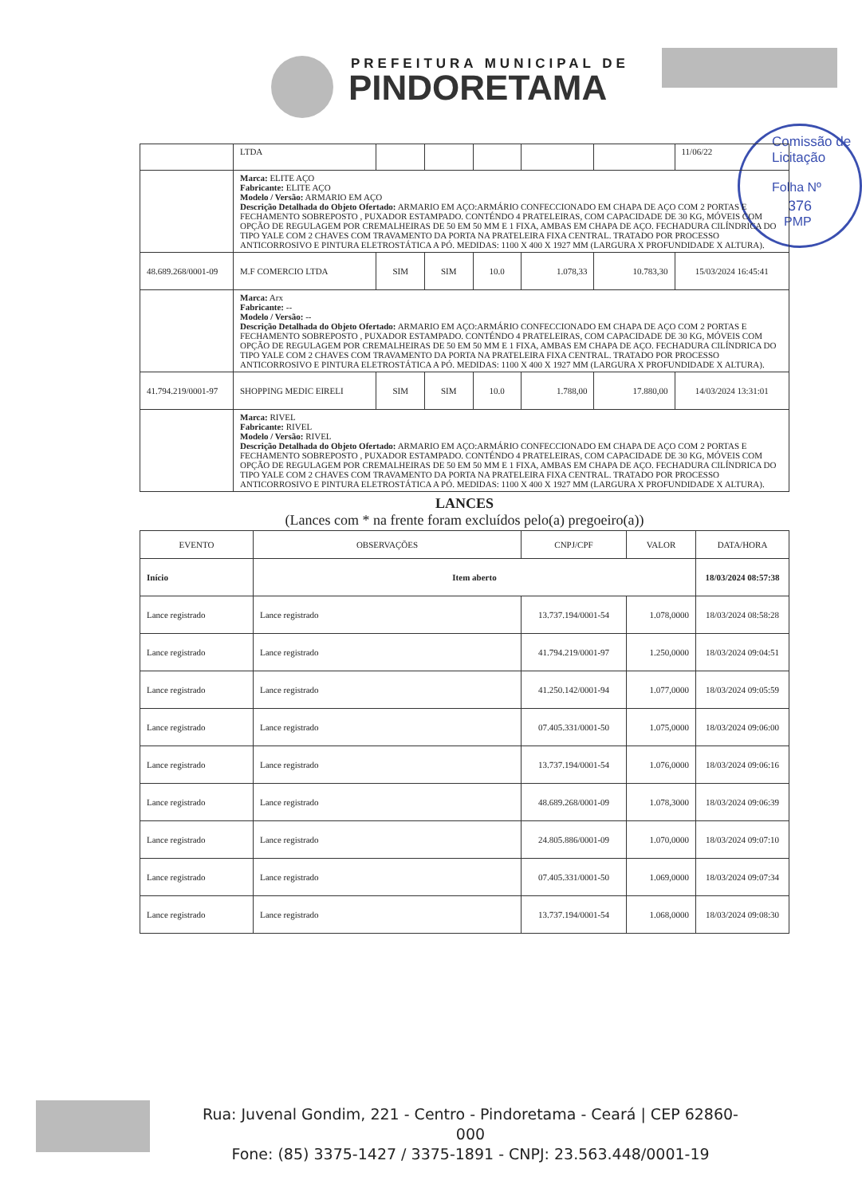PREFEITURA MUNICIPAL DE
PINDORETAMA
Comissão de Licitação
Folha Nº
376
PMP
| | LTDA | | | | | | 11/06/22 |
| | Marca: ELITE AÇO Fabricante: ELITE AÇO Modelo / Versão: ARMARIO EM AÇO Descrição Detalhada do Objeto Ofertado: ARMARIO EM AÇO:ARMÁRIO CONFECCIONADO EM CHAPA DE AÇO COM 2 PORTAS E FECHAMENTO SOBREPOSTO , PUXADOR ESTAMPADO. CONTÉNDO 4 PRATELEIRAS, COM CAPACIDADE DE 30 KG, MÓVEIS COM OPÇÃO DE REGULAGEM POR CREMALHEIRAS DE 50 EM 50 MM E 1 FIXA, AMBAS EM CHAPA DE AÇO. FECHADURA CILÍNDRICA DO TIPO YALE COM 2 CHAVES COM TRAVAMENTO DA PORTA NA PRATELEIRA FIXA CENTRAL. TRATADO POR PROCESSO ANTICORROSIVO E PINTURA ELETROSTÁTICA A PÓ. MEDIDAS: 1100 X 400 X 1927 MM (LARGURA X PROFUNDIDADE X ALTURA). | | | | | | |
| 48.689.268/0001-09 | M.F COMERCIO LTDA | SIM | SIM | 10.0 | 1.078,33 | 10.783,30 | 15/03/2024 16:45:41 |
| | Marca: Arx Fabricante: -- Modelo / Versão: -- Descrição Detalhada do Objeto Ofertado: ARMARIO EM AÇO:ARMÁRIO CONFECCIONADO EM CHAPA DE AÇO COM 2 PORTAS E FECHAMENTO SOBREPOSTO , PUXADOR ESTAMPADO. CONTÉNDO 4 PRATELEIRAS, COM CAPACIDADE DE 30 KG, MÓVEIS COM OPÇÃO DE REGULAGEM POR CREMALHEIRAS DE 50 EM 50 MM E 1 FIXA, AMBAS EM CHAPA DE AÇO. FECHADURA CILÍNDRICA DO TIPO YALE COM 2 CHAVES COM TRAVAMENTO DA PORTA NA PRATELEIRA FIXA CENTRAL. TRATADO POR PROCESSO ANTICORROSIVO E PINTURA ELETROSTÁTICA A PÓ. MEDIDAS: 1100 X 400 X 1927 MM (LARGURA X PROFUNDIDADE X ALTURA). | | | | | | |
| 41.794.219/0001-97 | SHOPPING MEDIC EIRELI | SIM | SIM | 10.0 | 1.788,00 | 17.880,00 | 14/03/2024 13:31:01 |
| | Marca: RIVEL Fabricante: RIVEL Modelo / Versão: RIVEL Descrição Detalhada do Objeto Ofertado: ARMARIO EM AÇO:ARMÁRIO CONFECCIONADO EM CHAPA DE AÇO COM 2 PORTAS E FECHAMENTO SOBREPOSTO , PUXADOR ESTAMPADO. CONTÉNDO 4 PRATELEIRAS, COM CAPACIDADE DE 30 KG, MÓVEIS COM OPÇÃO DE REGULAGEM POR CREMALHEIRAS DE 50 EM 50 MM E 1 FIXA, AMBAS EM CHAPA DE AÇO. FECHADURA CILÍNDRICA DO TIPO YALE COM 2 CHAVES COM TRAVAMENTO DA PORTA NA PRATELEIRA FIXA CENTRAL. TRATADO POR PROCESSO ANTICORROSIVO E PINTURA ELETROSTÁTICA A PÓ. MEDIDAS: 1100 X 400 X 1927 MM (LARGURA X PROFUNDIDADE X ALTURA). | | | | | | |
LANCES
(Lances com * na frente foram excluídos pelo(a) pregoeiro(a))
| EVENTO | OBSERVAÇÕES | CNPJ/CPF | VALOR | DATA/HORA |
| --- | --- | --- | --- | --- |
| Início | Item aberto | | | 18/03/2024 08:57:38 |
| Lance registrado | Lance registrado | 13.737.194/0001-54 | 1.078,0000 | 18/03/2024 08:58:28 |
| Lance registrado | Lance registrado | 41.794.219/0001-97 | 1.250,0000 | 18/03/2024 09:04:51 |
| Lance registrado | Lance registrado | 41.250.142/0001-94 | 1.077,0000 | 18/03/2024 09:05:59 |
| Lance registrado | Lance registrado | 07.405.331/0001-50 | 1.075,0000 | 18/03/2024 09:06:00 |
| Lance registrado | Lance registrado | 13.737.194/0001-54 | 1.076,0000 | 18/03/2024 09:06:16 |
| Lance registrado | Lance registrado | 48.689.268/0001-09 | 1.078,3000 | 18/03/2024 09:06:39 |
| Lance registrado | Lance registrado | 24.805.886/0001-09 | 1.070,0000 | 18/03/2024 09:07:10 |
| Lance registrado | Lance registrado | 07.405.331/0001-50 | 1.069,0000 | 18/03/2024 09:07:34 |
| Lance registrado | Lance registrado | 13.737.194/0001-54 | 1.068,0000 | 18/03/2024 09:08:30 |
Rua: Juvenal Gondim, 221 - Centro - Pindoretama - Ceará | CEP 62860-000
Fone: (85) 3375-1427 / 3375-1891 - CNPJ: 23.563.448/0001-19